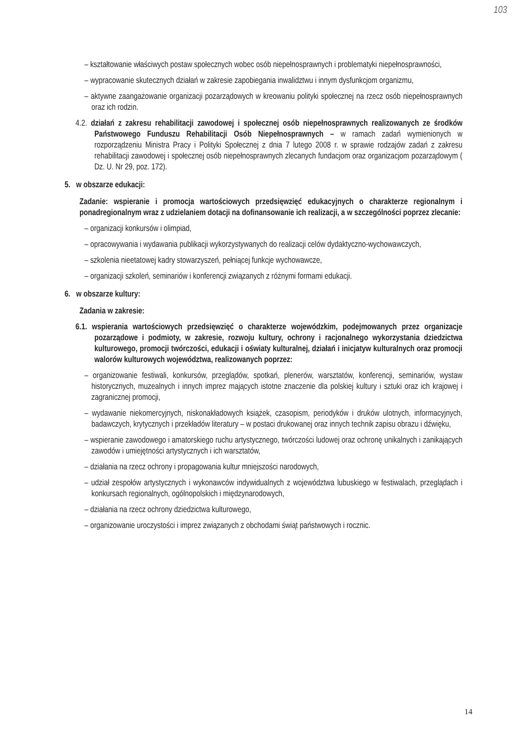103
– kształtowanie właściwych postaw społecznych wobec osób niepełnosprawnych i problematyki niepełnosprawności,
– wypracowanie skutecznych działań w zakresie zapobiegania inwalidztwu i innym dysfunkcjom organizmu,
– aktywne zaangażowanie organizacji pozarządowych w kreowaniu polityki społecznej na rzecz osób niepełnosprawnych oraz ich rodzin.
4.2. działań z zakresu rehabilitacji zawodowej i społecznej osób niepełnosprawnych realizowanych ze środków Państwowego Funduszu Rehabilitacji Osób Niepełnosprawnych – w ramach zadań wymienionych w rozporządzeniu Ministra Pracy i Polityki Społecznej z dnia 7 lutego 2008 r. w sprawie rodzajów zadań z zakresu rehabilitacji zawodowej i społecznej osób niepełnosprawnych zlecanych fundacjom oraz organizacjom pozarządowym ( Dz. U. Nr 29, poz. 172).
5. w obszarze edukacji:
Zadanie: wspieranie i promocja wartościowych przedsięwzięć edukacyjnych o charakterze regionalnym i ponadregionalnym wraz z udzielaniem dotacji na dofinansowanie ich realizacji, a w szczególności poprzez zlecanie:
– organizacji konkursów i olimpiad,
– opracowywania i wydawania publikacji wykorzystywanych do realizacji celów dydaktyczno-wychowawczych,
– szkolenia nieetatowej kadry stowarzyszeń, pełniącej funkcje wychowawcze,
– organizacji szkoleń, seminariów i konferencji związanych z różnymi formami edukacji.
6. w obszarze kultury:
Zadania w zakresie:
6.1. wspierania wartościowych przedsięwzięć o charakterze wojewódzkim, podejmowanych przez organizacje pozarządowe i podmioty, w zakresie, rozwoju kultury, ochrony i racjonalnego wykorzystania dziedzictwa kulturowego, promocji twórczości, edukacji i oświaty kulturalnej, działań i inicjatyw kulturalnych oraz promocji walorów kulturowych województwa, realizowanych poprzez:
– organizowanie festiwali, konkursów, przeglądów, spotkań, plenerów, warsztatów, konferencji, seminariów, wystaw historycznych, muzealnych i innych imprez mających istotne znaczenie dla polskiej kultury i sztuki oraz ich krajowej i zagranicznej promocji,
– wydawanie niekomercyjnych, niskonakładowych książek, czasopism, periodyków i druków ulotnych, informacyjnych, badawczych, krytycznych i przekładów literatury – w postaci drukowanej oraz innych technik zapisu obrazu i dźwięku,
– wspieranie zawodowego i amatorskiego ruchu artystycznego, twórczości ludowej oraz ochronę unikalnych i zanikających zawodów i umiejętności artystycznych i ich warsztatów,
– działania na rzecz ochrony i propagowania kultur mniejszości narodowych,
– udział zespołów artystycznych i wykonawców indywidualnych z województwa lubuskiego w festiwalach, przeglądach i konkursach regionalnych, ogólnopolskich i międzynarodowych,
– działania na rzecz ochrony dziedzictwa kulturowego,
– organizowanie uroczystości i imprez związanych z obchodami świąt państwowych i rocznic.
14